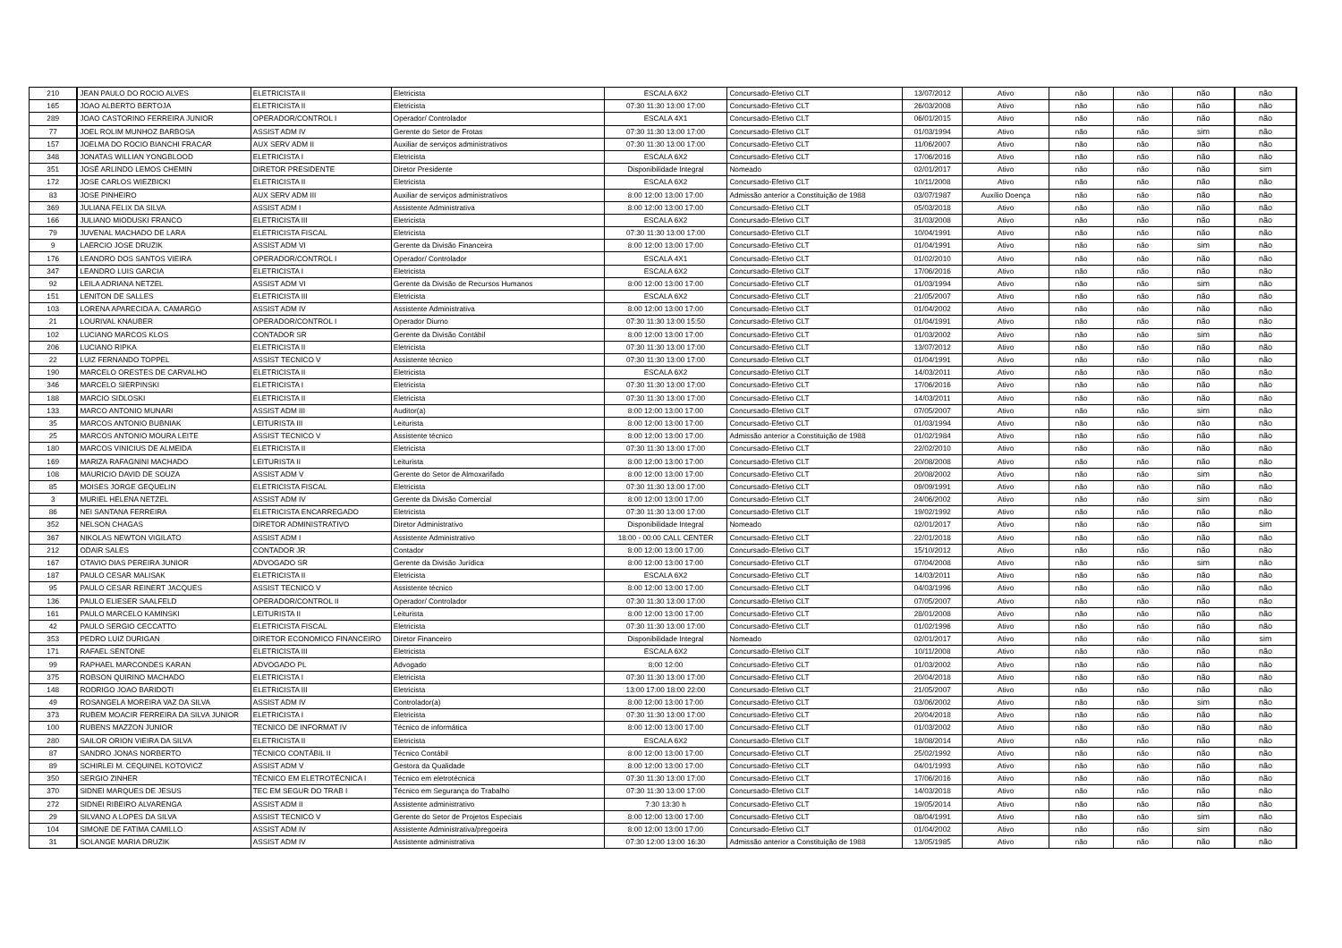| 210 | JEAN PAULO DO ROCIO ALVES | ELETRICISTA II | Eletricista | ESCALA 6X2 | Concursado-Efetivo CLT | 13/07/2012 | Ativo | não | não | não | não |
| 165 | JOAO ALBERTO BERTOJA | ELETRICISTA II | Eletricista | 07:30 11:30 13:00 17:00 | Concursado-Efetivo CLT | 26/03/2008 | Ativo | não | não | não | não |
| 289 | JOAO CASTORINO FERREIRA JUNIOR | OPERADOR/CONTROL I | Operador/ Controlador | ESCALA 4X1 | Concursado-Efetivo CLT | 06/01/2015 | Ativo | não | não | não | não |
| 77 | JOEL ROLIM MUNHOZ BARBOSA | ASSIST ADM IV | Gerente do Setor de Frotas | 07:30 11:30 13:00 17:00 | Concursado-Efetivo CLT | 01/03/1994 | Ativo | não | não | sim | não |
| 157 | JOELMA DO ROCIO BIANCHI FRACAR | AUX SERV ADM II | Auxiliar de serviços administrativos | 07:30 11:30 13:00 17:00 | Concursado-Efetivo CLT | 11/06/2007 | Ativo | não | não | não | não |
| 348 | JONATAS WILLIAN YONGBLOOD | ELETRICISTA I | Eletricista | ESCALA 6X2 | Concursado-Efetivo CLT | 17/06/2016 | Ativo | não | não | não | não |
| 351 | JOSÉ ARLINDO LEMOS CHEMIN | DIRETOR PRESIDENTE | Diretor Presidente | Disponibilidade Integral | Nomeado | 02/01/2017 | Ativo | não | não | não | sim |
| 172 | JOSE CARLOS WIEZBICKI | ELETRICISTA II | Eletricista | ESCALA 6X2 | Concursado-Efetivo CLT | 10/11/2008 | Ativo | não | não | não | não |
| 83 | JOSE PINHEIRO | AUX SERV ADM III | Auxiliar de serviços administrativos | 8:00 12:00 13:00 17:00 | Admissão anterior a Constituição de 1988 | 03/07/1987 | Auxílio Doença | não | não | não | não |
| 369 | JULIANA FELIX DA SILVA | ASSIST ADM I | Assistente Administrativa | 8:00 12:00 13:00 17:00 | Concursado-Efetivo CLT | 05/03/2018 | Ativo | não | não | não | não |
| 166 | JULIANO MIODUSKI FRANCO | ELETRICISTA III | Eletricista | ESCALA 6X2 | Concursado-Efetivo CLT | 31/03/2008 | Ativo | não | não | não | não |
| 79 | JUVENAL MACHADO DE LARA | ELETRICISTA FISCAL | Eletricista | 07:30 11:30 13:00 17:00 | Concursado-Efetivo CLT | 10/04/1991 | Ativo | não | não | não | não |
| 9 | LAERCIO JOSE DRUZIK | ASSIST ADM VI | Gerente da Divisão Financeira | 8:00 12:00 13:00 17:00 | Concursado-Efetivo CLT | 01/04/1991 | Ativo | não | não | sim | não |
| 176 | LEANDRO DOS SANTOS VIEIRA | OPERADOR/CONTROL I | Operador/ Controlador | ESCALA 4X1 | Concursado-Efetivo CLT | 01/02/2010 | Ativo | não | não | não | não |
| 347 | LEANDRO LUIS GARCIA | ELETRICISTA I | Eletricista | ESCALA 6X2 | Concursado-Efetivo CLT | 17/06/2016 | Ativo | não | não | não | não |
| 92 | LEILA ADRIANA NETZEL | ASSIST ADM VI | Gerente da Divisão de Recursos Humanos | 8:00 12:00 13:00 17:00 | Concursado-Efetivo CLT | 01/03/1994 | Ativo | não | não | sim | não |
| 151 | LENITON DE SALLES | ELETRICISTA III | Eletricista | ESCALA 6X2 | Concursado-Efetivo CLT | 21/05/2007 | Ativo | não | não | não | não |
| 103 | LORENA APARECIDA A. CAMARGO | ASSIST ADM IV | Assistente Administrativa | 8:00 12:00 13:00 17:00 | Concursado-Efetivo CLT | 01/04/2002 | Ativo | não | não | não | não |
| 21 | LOURIVAL KNAUBER | OPERADOR/CONTROL I | Operador Diurno | 07:30 11:30 13:00 15:50 | Concursado-Efetivo CLT | 01/04/1991 | Ativo | não | não | não | não |
| 102 | LUCIANO MARCOS KLOS | CONTADOR SR | Gerente da Divisão Contábil | 8:00 12:00 13:00 17:00 | Concursado-Efetivo CLT | 01/03/2002 | Ativo | não | não | sim | não |
| 206 | LUCIANO RIPKA | ELETRICISTA II | Eletricista | 07:30 11:30 13:00 17:00 | Concursado-Efetivo CLT | 13/07/2012 | Ativo | não | não | não | não |
| 22 | LUIZ FERNANDO TOPPEL | ASSIST TECNICO V | Assistente técnico | 07:30 11:30 13:00 17:00 | Concursado-Efetivo CLT | 01/04/1991 | Ativo | não | não | não | não |
| 190 | MARCELO ORESTES DE CARVALHO | ELETRICISTA II | Eletricista | ESCALA 6X2 | Concursado-Efetivo CLT | 14/03/2011 | Ativo | não | não | não | não |
| 346 | MARCELO SIERPINSKI | ELETRICISTA I | Eletricista | 07:30 11:30 13:00 17:00 | Concursado-Efetivo CLT | 17/06/2016 | Ativo | não | não | não | não |
| 188 | MARCIO SIDLOSKI | ELETRICISTA II | Eletricista | 07:30 11:30 13:00 17:00 | Concursado-Efetivo CLT | 14/03/2011 | Ativo | não | não | não | não |
| 133 | MARCO ANTONIO MUNARI | ASSIST ADM III | Auditor(a) | 8:00 12:00 13:00 17:00 | Concursado-Efetivo CLT | 07/05/2007 | Ativo | não | não | sim | não |
| 35 | MARCOS ANTONIO BUBNIAK | LEITURISTA III | Leiturista | 8:00 12:00 13:00 17:00 | Concursado-Efetivo CLT | 01/03/1994 | Ativo | não | não | não | não |
| 25 | MARCOS ANTONIO MOURA LEITE | ASSIST TECNICO V | Assistente técnico | 8:00 12:00 13:00 17:00 | Admissão anterior a Constituição de 1988 | 01/02/1984 | Ativo | não | não | não | não |
| 180 | MARCOS VINICIUS DE ALMEIDA | ELETRICISTA II | Eletricista | 07:30 11:30 13:00 17:00 | Concursado-Efetivo CLT | 22/02/2010 | Ativo | não | não | não | não |
| 169 | MARIZA RAFAGNINI MACHADO | LEITURISTA II | Leiturista | 8:00 12:00 13:00 17:00 | Concursado-Efetivo CLT | 20/08/2008 | Ativo | não | não | não | não |
| 108 | MAURICIO DAVID DE SOUZA | ASSIST ADM V | Gerente do Setor de Almoxarifado | 8:00 12:00 13:00 17:00 | Concursado-Efetivo CLT | 20/08/2002 | Ativo | não | não | sim | não |
| 85 | MOISES JORGE GEQUELIN | ELETRICISTA FISCAL | Eletricista | 07:30 11:30 13:00 17:00 | Concursado-Efetivo CLT | 09/09/1991 | Ativo | não | não | não | não |
| 3 | MURIEL HELENA NETZEL | ASSIST ADM IV | Gerente da Divisão Comercial | 8:00 12:00 13:00 17:00 | Concursado-Efetivo CLT | 24/06/2002 | Ativo | não | não | sim | não |
| 86 | NEI SANTANA FERREIRA | ELETRICISTA ENCARREGADO | Eletricista | 07:30 11:30 13:00 17:00 | Concursado-Efetivo CLT | 19/02/1992 | Ativo | não | não | não | não |
| 352 | NELSON CHAGAS | DIRETOR ADMINISTRATIVO | Diretor Administrativo | Disponibilidade Integral | Nomeado | 02/01/2017 | Ativo | não | não | não | sim |
| 367 | NIKOLAS NEWTON VIGILATO | ASSIST ADM I | Assistente Administrativo | 18:00 - 00:00 CALL CENTER | Concursado-Efetivo CLT | 22/01/2018 | Ativo | não | não | não | não |
| 212 | ODAIR SALES | CONTADOR JR | Contador | 8:00 12:00 13:00 17:00 | Concursado-Efetivo CLT | 15/10/2012 | Ativo | não | não | não | não |
| 167 | OTAVIO DIAS PEREIRA JUNIOR | ADVOGADO SR | Gerente da Divisão Jurídica | 8:00 12:00 13:00 17:00 | Concursado-Efetivo CLT | 07/04/2008 | Ativo | não | não | sim | não |
| 187 | PAULO CESAR MALISAK | ELETRICISTA II | Eletricista | ESCALA 6X2 | Concursado-Efetivo CLT | 14/03/2011 | Ativo | não | não | não | não |
| 95 | PAULO CESAR REINERT JACQUES | ASSIST TECNICO V | Assistente técnico | 8:00 12:00 13:00 17:00 | Concursado-Efetivo CLT | 04/03/1996 | Ativo | não | não | não | não |
| 136 | PAULO ELIESER SAALFELD | OPERADOR/CONTROL II | Operador/ Controlador | 07:30 11:30 13:00 17:00 | Concursado-Efetivo CLT | 07/05/2007 | Ativo | não | não | não | não |
| 161 | PAULO MARCELO KAMINSKI | LEITURISTA II | Leiturista | 8:00 12:00 13:00 17:00 | Concursado-Efetivo CLT | 28/01/2008 | Ativo | não | não | não | não |
| 42 | PAULO SERGIO CECCATTO | ELETRICISTA FISCAL | Eletricista | 07:30 11:30 13:00 17:00 | Concursado-Efetivo CLT | 01/02/1996 | Ativo | não | não | não | não |
| 353 | PEDRO LUIZ DURIGAN | DIRETOR ECONOMICO FINANCEIRO | Diretor Financeiro | Disponibilidade Integral | Nomeado | 02/01/2017 | Ativo | não | não | não | sim |
| 171 | RAFAEL SENTONE | ELETRICISTA III | Eletricista | ESCALA 6X2 | Concursado-Efetivo CLT | 10/11/2008 | Ativo | não | não | não | não |
| 99 | RAPHAEL MARCONDES KARAN | ADVOGADO PL | Advogado | 8:00 12:00 | Concursado-Efetivo CLT | 01/03/2002 | Ativo | não | não | não | não |
| 375 | ROBSON QUIRINO MACHADO | ELETRICISTA I | Eletricista | 07:30 11:30 13:00 17:00 | Concursado-Efetivo CLT | 20/04/2018 | Ativo | não | não | não | não |
| 148 | RODRIGO JOAO BARIDOTI | ELETRICISTA III | Eletricista | 13:00 17:00 18:00 22:00 | Concursado-Efetivo CLT | 21/05/2007 | Ativo | não | não | não | não |
| 49 | ROSANGELA MOREIRA VAZ DA SILVA | ASSIST ADM IV | Controlador(a) | 8:00 12:00 13:00 17:00 | Concursado-Efetivo CLT | 03/06/2002 | Ativo | não | não | sim | não |
| 373 | RUBEM MOACIR FERREIRA DA SILVA JUNIOR | ELETRICISTA I | Eletricista | 07:30 11:30 13:00 17:00 | Concursado-Efetivo CLT | 20/04/2018 | Ativo | não | não | não | não |
| 100 | RUBENS MAZZON JUNIOR | TECNICO DE INFORMAT IV | Técnico de informática | 8:00 12:00 13:00 17:00 | Concursado-Efetivo CLT | 01/03/2002 | Ativo | não | não | não | não |
| 280 | SAILOR ORION VIEIRA DA SILVA | ELETRICISTA II | Eletricista | ESCALA 6X2 | Concursado-Efetivo CLT | 18/08/2014 | Ativo | não | não | não | não |
| 87 | SANDRO JONAS NORBERTO | TÉCNICO CONTÁBIL II | Técnico Contábil | 8:00 12:00 13:00 17:00 | Concursado-Efetivo CLT | 25/02/1992 | Ativo | não | não | não | não |
| 89 | SCHIRLEI M. CEQUINEL KOTOVICZ | ASSIST ADM V | Gestora da Qualidade | 8:00 12:00 13:00 17:00 | Concursado-Efetivo CLT | 04/01/1993 | Ativo | não | não | não | não |
| 350 | SERGIO ZINHER | TÉCNICO EM ELETROTÉCNICA I | Técnico em eletrotécnica | 07:30 11:30 13:00 17:00 | Concursado-Efetivo CLT | 17/06/2016 | Ativo | não | não | não | não |
| 370 | SIDNEI MARQUES DE JESUS | TEC EM SEGUR DO TRAB I | Técnico em Segurança do Trabalho | 07:30 11:30 13:00 17:00 | Concursado-Efetivo CLT | 14/03/2018 | Ativo | não | não | não | não |
| 272 | SIDNEI RIBEIRO ALVARENGA | ASSIST ADM II | Assistente administrativo | 7:30 13:30 h | Concursado-Efetivo CLT | 19/05/2014 | Ativo | não | não | não | não |
| 29 | SILVANO A LOPES DA SILVA | ASSIST TECNICO V | Gerente do Setor de Projetos Especiais | 8:00 12:00 13:00 17:00 | Concursado-Efetivo CLT | 08/04/1991 | Ativo | não | não | sim | não |
| 104 | SIMONE DE FATIMA CAMILLO | ASSIST ADM IV | Assistente Administrativa/pregoeira | 8:00 12:00 13:00 17:00 | Concursado-Efetivo CLT | 01/04/2002 | Ativo | não | não | sim | não |
| 31 | SOLANGE MARIA DRUZIK | ASSIST ADM IV | Assistente administrativa | 07:30 12:00 13:00 16:30 | Admissão anterior a Constituição de 1988 | 13/05/1985 | Ativo | não | não | não | não |